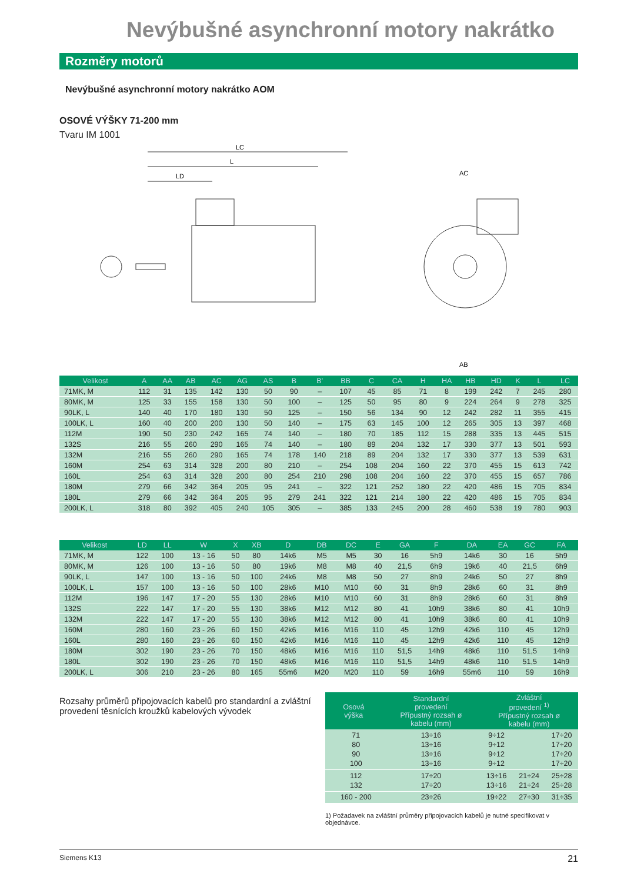Nevýbušné asynchronní motory nakrátko
Rozměry motorů
Nevýbušné asynchronní motory nakrátko AOM
OSOVÉ VÝŠKY 71-200 mm
Tvaru IM 1001
LC
L
LD
AC
AB
| Velikost | A | AA | AB | AC | AG | AS | B | B’ | BB | C | CA | H | HA | HB | HD | K | L | LC |
| --- | --- | --- | --- | --- | --- | --- | --- | --- | --- | --- | --- | --- | --- | --- | --- | --- | --- | --- |
| 71MK, M | 112 | 31 | 135 | 142 | 130 | 50 | 90 | – | 107 | 45 | 85 | 71 | 8 | 199 | 242 | 7 | 245 | 280 |
| 80MK, M | 125 | 33 | 155 | 158 | 130 | 50 | 100 | – | 125 | 50 | 95 | 80 | 9 | 224 | 264 | 9 | 278 | 325 |
| 90LK, L | 140 | 40 | 170 | 180 | 130 | 50 | 125 | – | 150 | 56 | 134 | 90 | 12 | 242 | 282 | 11 | 355 | 415 |
| 100LK, L | 160 | 40 | 200 | 200 | 130 | 50 | 140 | – | 175 | 63 | 145 | 100 | 12 | 265 | 305 | 13 | 397 | 468 |
| 112M | 190 | 50 | 230 | 242 | 165 | 74 | 140 | – | 180 | 70 | 185 | 112 | 15 | 288 | 335 | 13 | 445 | 515 |
| 132S | 216 | 55 | 260 | 290 | 165 | 74 | 140 | – | 180 | 89 | 204 | 132 | 17 | 330 | 377 | 13 | 501 | 593 |
| 132M | 216 | 55 | 260 | 290 | 165 | 74 | 178 | 140 | 218 | 89 | 204 | 132 | 17 | 330 | 377 | 13 | 539 | 631 |
| 160M | 254 | 63 | 314 | 328 | 200 | 80 | 210 | – | 254 | 108 | 204 | 160 | 22 | 370 | 455 | 15 | 613 | 742 |
| 160L | 254 | 63 | 314 | 328 | 200 | 80 | 254 | 210 | 298 | 108 | 204 | 160 | 22 | 370 | 455 | 15 | 657 | 786 |
| 180M | 279 | 66 | 342 | 364 | 205 | 95 | 241 | – | 322 | 121 | 252 | 180 | 22 | 420 | 486 | 15 | 705 | 834 |
| 180L | 279 | 66 | 342 | 364 | 205 | 95 | 279 | 241 | 322 | 121 | 214 | 180 | 22 | 420 | 486 | 15 | 705 | 834 |
| 200LK, L | 318 | 80 | 392 | 405 | 240 | 105 | 305 | – | 385 | 133 | 245 | 200 | 28 | 460 | 538 | 19 | 780 | 903 |
| Velikost | LD | LL | W | X | XB | D | DB | DC | E | GA | F | DA | EA | GC | FA |
| --- | --- | --- | --- | --- | --- | --- | --- | --- | --- | --- | --- | --- | --- | --- | --- |
| 71MK, M | 122 | 100 | 13 - 16 | 50 | 80 | 14k6 | M5 | M5 | 30 | 16 | 5h9 | 14k6 | 30 | 16 | 5h9 |
| 80MK, M | 126 | 100 | 13 - 16 | 50 | 80 | 19k6 | M8 | M8 | 40 | 21,5 | 6h9 | 19k6 | 40 | 21,5 | 6h9 |
| 90LK, L | 147 | 100 | 13 - 16 | 50 | 100 | 24k6 | M8 | M8 | 50 | 27 | 8h9 | 24k6 | 50 | 27 | 8h9 |
| 100LK, L | 157 | 100 | 13 - 16 | 50 | 100 | 28k6 | M10 | M10 | 60 | 31 | 8h9 | 28k6 | 60 | 31 | 8h9 |
| 112M | 196 | 147 | 17 - 20 | 55 | 130 | 28k6 | M10 | M10 | 60 | 31 | 8h9 | 28k6 | 60 | 31 | 8h9 |
| 132S | 222 | 147 | 17 - 20 | 55 | 130 | 38k6 | M12 | M12 | 80 | 41 | 10h9 | 38k6 | 80 | 41 | 10h9 |
| 132M | 222 | 147 | 17 - 20 | 55 | 130 | 38k6 | M12 | M12 | 80 | 41 | 10h9 | 38k6 | 80 | 41 | 10h9 |
| 160M | 280 | 160 | 23 - 26 | 60 | 150 | 42k6 | M16 | M16 | 110 | 45 | 12h9 | 42k6 | 110 | 45 | 12h9 |
| 160L | 280 | 160 | 23 - 26 | 60 | 150 | 42k6 | M16 | M16 | 110 | 45 | 12h9 | 42k6 | 110 | 45 | 12h9 |
| 180M | 302 | 190 | 23 - 26 | 70 | 150 | 48k6 | M16 | M16 | 110 | 51,5 | 14h9 | 48k6 | 110 | 51,5 | 14h9 |
| 180L | 302 | 190 | 23 - 26 | 70 | 150 | 48k6 | M16 | M16 | 110 | 51,5 | 14h9 | 48k6 | 110 | 51,5 | 14h9 |
| 200LK, L | 306 | 210 | 23 - 26 | 80 | 165 | 55m6 | M20 | M20 | 110 | 59 | 16h9 | 55m6 | 110 | 59 | 16h9 |
Rozsahy průměrů připojovacích kabelů pro standardní a zvláštní provedení těsnících kroužků kabelových vývodek
| Osová výška | Standardní provedení Přípustný rozsah ø kabelu (mm) | Zvláštní provedení <sup>1)</sup> Přípustný rozsah ø kabelu (mm) | | |
| --- | --- | --- | --- | --- |
| 71 80 90 100 | 13÷16 13÷16 13÷16 13÷16 | 9÷12 9÷12 9÷12 9÷12 | | 17÷20 17÷20 17÷20 17÷20 |
| 112 132 | 17÷20 17÷20 | 13÷16 13÷16 | 21÷24 21÷24 | 25÷28 25÷28 |
| 160 - 200 | 23÷26 | 19÷22 | 27÷30 | 31÷35 |
1) Požadavek na zvláštní průměry připojovacích kabelů je nutné specifikovat v objednávce.
Siemens K13 21